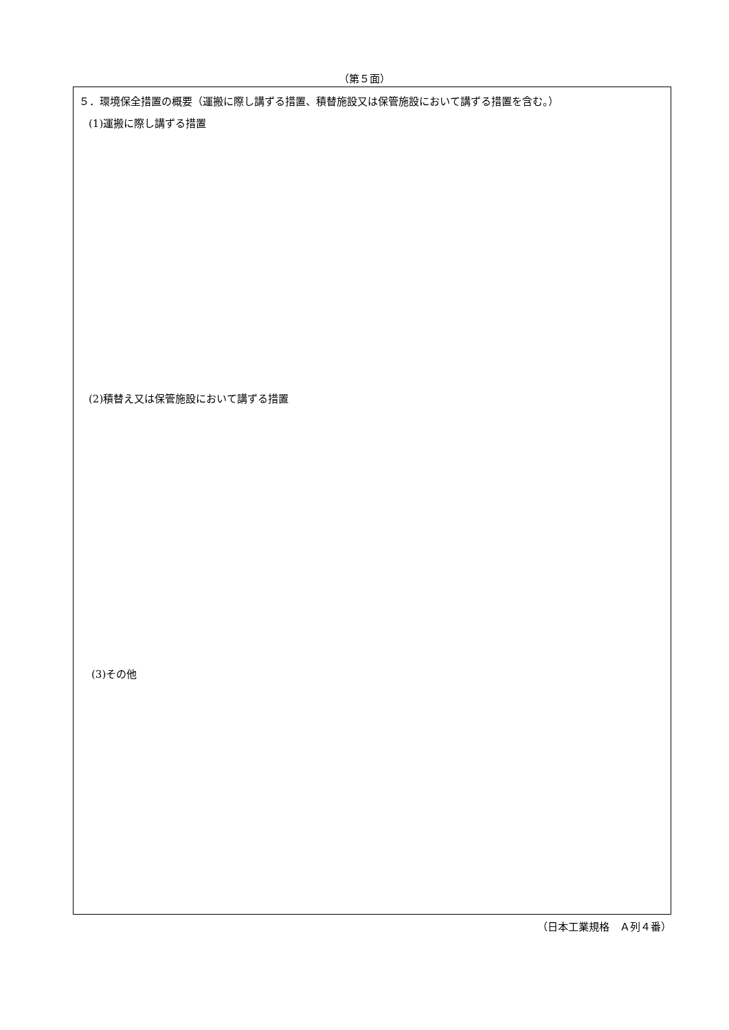（第５面）
５．環境保全措置の概要（運搬に際し講ずる措置、積替施設又は保管施設において講ずる措置を含む。）
(1)運搬に際し講ずる措置
(2)積替え又は保管施設において講ずる措置
(3)その他
（日本工業規格　Ａ列４番）